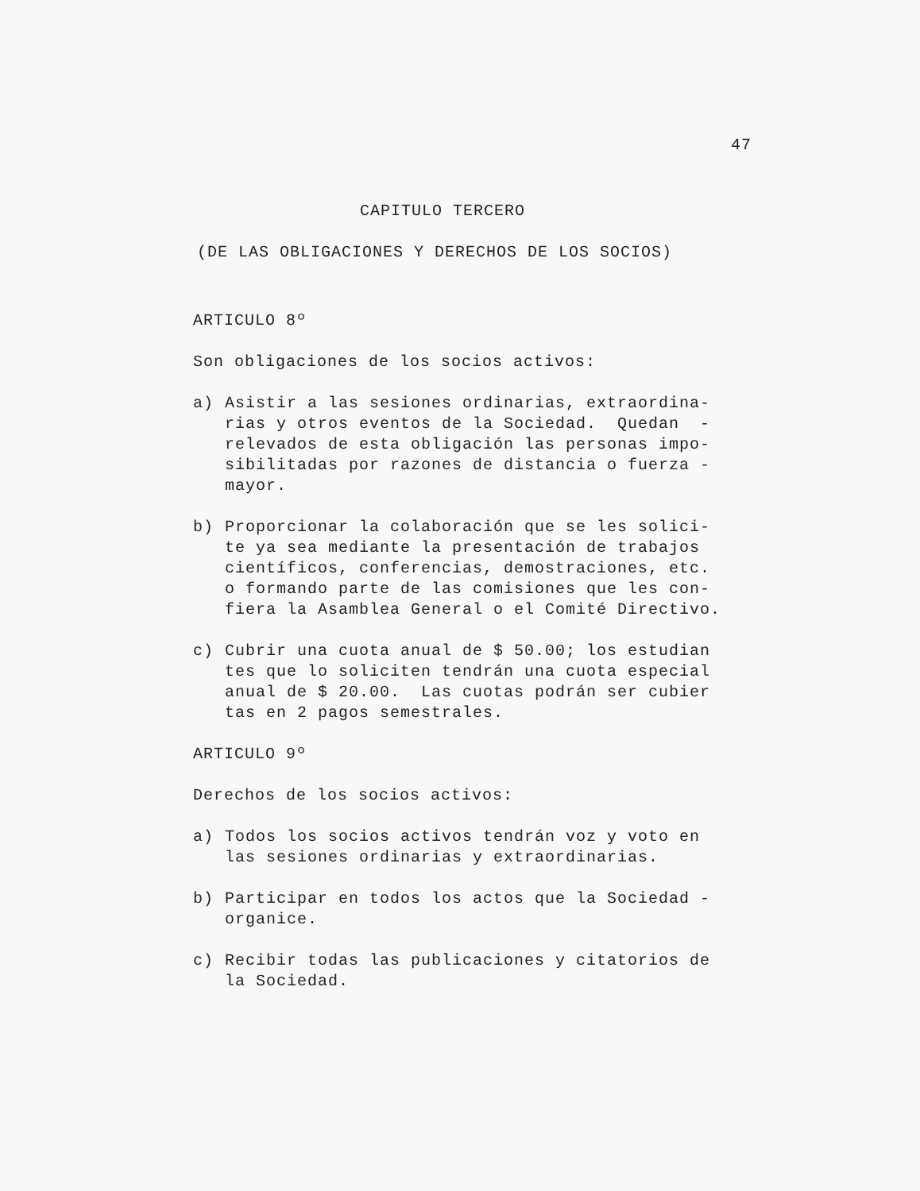47
CAPITULO TERCERO
(DE LAS OBLIGACIONES Y DERECHOS DE LOS SOCIOS)
ARTICULO 8º
Son obligaciones de los socios activos:
a)
Asistir a las sesiones ordinarias, extraordina- rias y otros eventos de la Sociedad. Quedan - relevados de esta obligación las personas impo- sibilitadas por razones de distancia o fuerza - mayor.
b)
Proporcionar la colaboración que se les solici- te ya sea mediante la presentación de trabajos científicos, conferencias, demostraciones, etc. o formando parte de las comisiones que les con- fiera la Asamblea General o el Comité Directivo.
c)
Cubrir una cuota anual de $ 50.00; los estudian tes que lo soliciten tendrán una cuota especial anual de $ 20.00. Las cuotas podrán ser cubier tas en 2 pagos semestrales.
ARTICULO 9º
Derechos de los socios activos:
a)
Todos los socios activos tendrán voz y voto en las sesiones ordinarias y extraordinarias.
b)
Participar en todos los actos que la Sociedad - organice.
c)
Recibir todas las publicaciones y citatorios de la Sociedad.